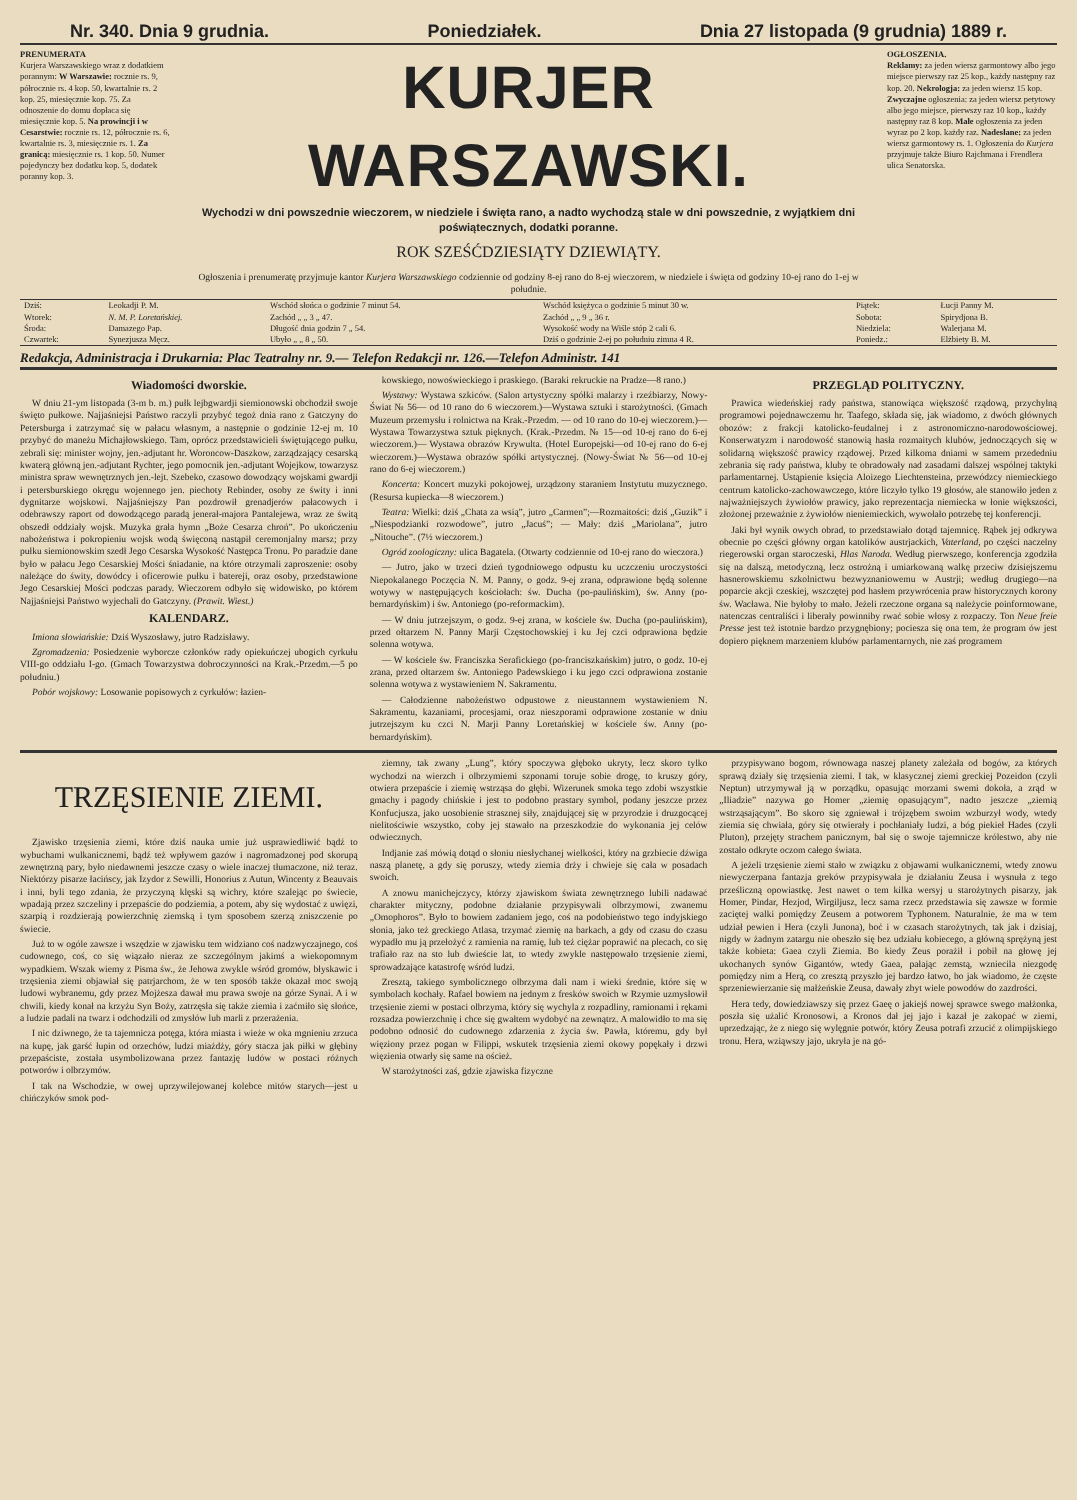Nr. 340. Dnia 9 grudnia. Poniedziałek. Dnia 27 listopada (9 grudnia) 1889 r.
PRENUMERATA
Kurjera Warszawskiego wraz z dodatkiem porannym: W Warszawie: rocznie rs. 9, półrocznie rs. 4 kop. 50, kwartalnie rs. 2 kop. 25, miesięcznie kop. 75. Za odnoszenie do domu dopłaca się miesięcznie kop. 5. Na prowincji i w Cesarstwie: rocznie rs. 12, półrocznie rs. 6, kwartalnie rs. 3, miesięcznie rs. 1. Za granicą: miesięcznie rs. 1 kop. 50. Numer pojedynczy bez dodatku kop. 5, dodatek poranny kop. 3.
KURJER WARSZAWSKI.
Wychodzi w dni powszednie wieczorem, w niedziele i święta rano, a nadto wychodzą stale w dni powszednie, z wyjątkiem dni poświątecznych, dodatki poranne.
ROK SZEŚĆDZIESIĄTY DZIEWIĄTY.
Ogłoszenia i prenumeratę przyjmuje kantor Kurjera Warszawskiego codziennie od godziny 8-ej rano do 8-ej wieczorem, w niedziele i święta od godziny 10-ej rano do 1-ej w południe.
OGŁOSZENIA.
Reklamy: za jeden wiersz garmontowy albo jego miejsce pierwszy raz 25 kop., każdy następny raz kop. 20. Nekrologja: za jeden wiersz 15 kop. Zwyczajne ogłoszenia: za jeden wiersz petytowy albo jego miejsce, pierwszy raz 10 kop., każdy następny raz 8 kop. Małe ogłoszenia za jeden wyraz po 2 kop. każdy raz. Nadesłane: za jeden wiersz garmontowy rs. 1. Ogłoszenia do Kurjera przyjmuje także Biuro Rajchmana i Frendlera ulica Senatorska.
| Dziś: | Leokadji P. M. | Wschód słońca o godzinie 7 minut 54. | Wschód księżyca o godzinie 5 minut 30 w. | Piątek: | Łucji Panny M. |
| Wtorek: | N. M. P. Loretańskiej. | Zachód „ „ 3 „ 47. | Zachód „ „ 9 „ 36 r. | Sobota: | Spirydjona B. |
| Środa: | Damazego Pap. | Długość dnia godzin 7 „ 54. | Wysokość wody na Wiśle stóp 2 cali 6. | Niedziela: | Walerjana M. |
| Czwartek: | Synezjusza Męcz. | Ubyło „ „ 8 „ 50. | Dziś o godzinie 2-ej po południu zimna 4 R. | Poniedz.: | Elżbiety B. M. |
Redakcja, Administracja i Drukarnia: Plac Teatralny nr. 9.— Telefon Redakcji nr. 126.—Telefon Administr. 141
Wiadomości dworskie.
W dniu 21-ym listopada (3-m b. m.) pułk lejbgwardji siemionowski obchodził swoje święto pułkowe. Najjaśniejsi Państwo raczyli przybyć tegoż dnia rano z Gatczyny do Petersburga i zatrzymać się w pałacu własnym, a następnie o godzinie 12-ej m. 10 przybyć do maneżu Michajłowskiego. Tam, oprócz przedstawicieli świętującego pułku, zebrali się: minister wojny, jen.-adjutant hr. Woroncow-Daszkow, zarządzający cesarską kwaterą główną jen.-adjutant Rychter, jego pomocnik jen.-adjutant Wojejkow, towarzysz ministra spraw wewnętrznych jen.-lejt. Szebeko, czasowo dowodzący wojskami gwardji i petersburskiego okręgu wojennego jen. piechoty Rebinder, osoby ze świty i inni dygnitarze wojskowi. Najjaśniejszy Pan pozdrowił grenadjerów pałacowych i odebrawszy raport od dowodzącego paradą jenerał-majora Pantalejewa, wraz ze świtą obszedł oddziały wojsk. Muzyka grała hymn „Boże Cesarza chroń”. Po ukończeniu nabożeństwa i pokropieniu wojsk wodą święconą nastąpił ceremonjalny marsz; przy pułku siemionowskim szedł Jego Cesarska Wysokość Następca Tronu. Po paradzie dane było w pałacu Jego Cesarskiej Mości śniadanie, na które otrzymali zaproszenie: osoby należące do świty, dowódcy i oficerowie pułku i batereji, oraz osoby, przedstawione Jego Cesarskiej Mości podczas parady. Wieczorem odbyło się widowisko, po którem Najjaśniejsi Państwo wyjechali do Gatczyny. (Prawit. Wiest.)
KALENDARZ.
Imiona słowiańskie: Dziś Wyszosławy, jutro Radzisławy.
Zgromadzenia: Posiedzenie wyborcze członków rady opiekuńczej ubogich cyrkułu VIII-go oddziału I-go. (Gmach Towarzystwa dobroczynności na Krak.-Przedm.—5 po południu.)
Pobór wojskowy: Losowanie popisowych z cyrkułów: łazien-
kowskiego, nowoświeckiego i praskiego. (Baraki rekruckie na Pradze—8 rano.)
Wystawy: Wystawa szkiców. (Salon artystyczny spółki malarzy i rzeźbiarzy, Nowy-Świat № 56— od 10 rano do 6 wieczorem.)—Wystawa sztuki i starożytności. (Gmach Muzeum przemysłu i rolnictwa na Krak.-Przedm. — od 10 rano do 10-ej wieczorem.)—Wystawa Towarzystwa sztuk pięknych. (Krak.-Przedm. № 15—od 10-ej rano do 6-ej wieczorem.)— Wystawa obrazów Krywulta. (Hotel Europejski—od 10-ej rano do 6-ej wieczorem.)—Wystawa obrazów spółki artystycznej. (Nowy-Świat № 56—od 10-ej rano do 6-ej wieczorem.)
Koncerta: Koncert muzyki pokojowej, urządzony staraniem Instytutu muzycznego. (Resursa kupiecka—8 wieczorem.)
Teatra: Wielki: dziś „Chata za wsią”, jutro „Carmen”;—Rozmaitości: dziś „Guzik” i „Niespodzianki rozwodowe”, jutro „Jacuś”; — Mały: dziś „Mariolana”, jutro „Nitouche”. (7½ wieczorem.)
Ogród zoologiczny: ulica Bagatela. (Otwarty codziennie od 10-ej rano do wieczora.)
— Jutro, jako w trzeci dzień tygodniowego odpustu ku uczczeniu uroczystości Niepokalanego Poczęcia N. M. Panny, o godz. 9-ej zrana, odprawione będą solenne wotywy w następujących kościołach: św. Ducha (po-paulińskim), św. Anny (po-bernardyńskim) i św. Antoniego (po-reformackim).
— W dniu jutrzejszym, o godz. 9-ej zrana, w kościele św. Ducha (po-paulińskim), przed ołtarzem N. Panny Marji Częstochowskiej i ku Jej czci odprawiona będzie solenna wotywa.
— W kościele św. Franciszka Serafickiego (po-franciszkańskim) jutro, o godz. 10-ej zrana, przed ołtarzem św. Antoniego Padewskiego i ku jego czci odprawiona zostanie solenna wotywa z wystawieniem N. Sakramentu.
— Całodzienne nabożeństwo odpustowe z nieustannem wystawieniem N. Sakramentu, kazaniami, procesjami, oraz nieszporami odprawione zostanie w dniu jutrzejszym ku czci N. Marji Panny Loretańskiej w kościele św. Anny (po-bernardyńskim).
PRZEGLĄD POLITYCZNY.
Prawica wiedeńskiej rady państwa, stanowiąca większość rządową, przychylną programowi pojednawczemu hr. Taafego, składa się, jak wiadomo, z dwóch głównych obozów: z frakcji katolicko-feudalnej i z astronomiczno-narodowościowej. Konserwatyzm i narodowość stanowią hasła rozmaitych klubów, jednoczących się w solidarną większość prawicy rządowej. Przed kilkoma dniami w samem przededniu zebrania się rady państwa, kluby te obradowały nad zasadami dalszej wspólnej taktyki parlamentarnej. Ustąpienie księcia Aloizego Liechtensteina, przewódzcy niemieckiego centrum katolicko-zachowawczego, które liczyło tylko 19 głosów, ale stanowiło jeden z najważniejszych żywiołów prawicy, jako reprezentacja niemiecka w łonie większości, złożonej przeważnie z żywiołów nieniemieckich, wywołało potrzebę tej konferencji.
Jaki był wynik owych obrad, to przedstawiało dotąd tajemnicę. Rąbek jej odkrywa obecnie po części główny organ katolików austrjackich, Vaterland, po części naczelny riegerowski organ staroczeski, Hlas Naroda. Według pierwszego, konferencja zgodziła się na dalszą, metodyczną, lecz ostrożną i umiarkowaną walkę przeciw dzisiejszemu hasnerowskiemu szkolnictwu bezwyznaniowemu w Austrji; według drugiego—na poparcie akcji czeskiej, wszczętej pod hasłem przywrócenia praw historycznych korony św. Wacława. Nie byłoby to mało. Jeżeli rzeczone organa są należycie poinformowane, natenczas centraliści i liberały powinniby rwać sobie włosy z rozpaczy. Ton Neue freie Presse jest też istotnie bardzo przygnębiony; pociesza się ona tem, że program ów jest dopiero pięknem marzeniem klubów parlamentarnych, nie zaś programem
TRZĘSIENIE ZIEMI.
Zjawisko trzęsienia ziemi, które dziś nauka umie już usprawiedliwić bądź to wybuchami wulkanicznemi, bądź też wpływem gazów i nagromadzonej pod skorupą zewnętrzną pary, było niedawnemi jeszcze czasy o wiele inaczej tłumaczone, niż teraz. Niektórzy pisarze łacińscy, jak Izydor z Sewilli, Honorius z Autun, Wincenty z Beauvais i inni, byli tego zdania, że przyczyną klęski są wichry, które szalejąc po świecie, wpadają przez szczeliny i przepaście do podziemia, a potem, aby się wydostać z uwięzi, szarpią i rozdzierają powierzchnię ziemską i tym sposobem szerzą zniszczenie po świecie.
Już to w ogóle zawsze i wszędzie w zjawisku tem widziano coś nadzwyczajnego, coś cudownego, coś, co się wiązało nieraz ze szczególnym jakimś a wiekopomnym wypadkiem. Wszak wiemy z Pisma św., że Jehowa zwykle wśród gromów, błyskawic i trzęsienia ziemi objawiał się patrjarchom, że w ten sposób także okazał moc swoją ludowi wybranemu, gdy przez Mojżesza dawał mu prawa swoje na górze Synai. A i w chwili, kiedy konał na krzyżu Syn Boży, zatrzęsła się także ziemia i zaćmiło się słońce, a ludzie padali na twarz i odchodzili od zmysłów lub marli z przerażenia.
I nic dziwnego, że ta tajemnicza potęga, która miasta i wieże w oka mgnieniu zrzuca na kupę, jak garść łupin od orzechów, ludzi miażdży, góry stacza jak piłki w głębiny przepaściste, została usymbolizowana przez fantazję ludów w postaci różnych potworów i olbrzymów.
I tak na Wschodzie, w owej uprzywilejowanej kolebce mitów starych—jest u chińczyków smok pod-
ziemny, tak zwany „Lung”, który spoczywa głęboko ukryty, lecz skoro tylko wychodzi na wierzch i olbrzymiemi szponami toruje sobie drogę, to kruszy góry, otwiera przepaście i ziemię wstrząsa do głębi. Wizerunek smoka tego zdobi wszystkie gmachy i pagody chińskie i jest to podobno prastary symbol, podany jeszcze przez Konfucjusza, jako uosobienie strasznej siły, znajdującej się w przyrodzie i druzgocącej nielitościwie wszystko, coby jej stawało na przeszkodzie do wykonania jej celów odwiecznych.
Indjanie zaś mówią dotąd o słoniu niesłychanej wielkości, który na grzbiecie dźwiga naszą planetę, a gdy się poruszy, wtedy ziemia drży i chwieje się cała w posadach swoich.
A znowu manichejczycy, którzy zjawiskom świata zewnętrznego lubili nadawać charakter mityczny, podobne działanie przypisywali olbrzymowi, zwanemu „Omophoros”. Było to bowiem zadaniem jego, coś na podobieństwo tego indyjskiego słonia, jako też greckiego Atlasa, trzymać ziemię na barkach, a gdy od czasu do czasu wypadło mu ją przełożyć z ramienia na ramię, lub też ciężar poprawić na plecach, co się trafiało raz na sto lub dwieście lat, to wtedy zwykle następowało trzęsienie ziemi, sprowadzające katastrofę wśród ludzi.
Zresztą, takiego symbolicznego olbrzyma dali nam i wieki średnie, które się w symbolach kochały. Rafael bowiem na jednym z fresków swoich w Rzymie uzmysłowił trzęsienie ziemi w postaci olbrzyma, który się wychyla z rozpadliny, ramionami i rękami rozsadza powierzchnię i chce się gwałtem wydobyć na zewnątrz. A malowidło to ma się podobno odnosić do cudownego zdarzenia z życia św. Pawła, któremu, gdy był więziony przez pogan w Filippi, wskutek trzęsienia ziemi okowy popękały i drzwi więzienia otwarły się same na oścież.
W starożytności zaś, gdzie zjawiska fizyczne
przypisywano bogom, równowaga naszej planety zależała od bogów, za których sprawą działy się trzęsienia ziemi. I tak, w klasycznej ziemi greckiej Pozeidon (czyli Neptun) utrzymywał ją w porządku, opasując morzami swemi dokoła, a zrąd w „Iliadzie” nazywa go Homer „ziemię opasującym”, nadto jeszcze „ziemią wstrząsającym”. Bo skoro się zgniewał i trójzębem swoim wzburzył wody, wtedy ziemia się chwiała, góry się otwierały i pochłaniały ludzi, a bóg piekieł Hades (czyli Pluton), przejęty strachem panicznym, bał się o swoje tajemnicze królestwo, aby nie zostało odkryte oczom całego świata.
A jeżeli trzęsienie ziemi stało w związku z objawami wulkanicznemi, wtedy znowu niewyczerpana fantazja greków przypisywała je działaniu Zeusa i wysnuła z tego prześliczną opowiastkę. Jest nawet o tem kilka wersyj u starożytnych pisarzy, jak Homer, Pindar, Hezjod, Wirgiljusz, lecz sama rzecz przedstawia się zawsze w formie zaciętej walki pomiędzy Zeusem a potworem Typhonem. Naturalnie, że ma w tem udział pewien i Hera (czyli Junona), boć i w czasach starożytnych, tak jak i dzisiaj, nigdy w żadnym zatargu nie obeszło się bez udziału kobiecego, a główną sprężyną jest także kobieta: Gaea czyli Ziemia. Bo kiedy Zeus porażił i pobił na głowę jej ukochanych synów Gigantów, wtedy Gaea, pałając zemstą, wzniecila niezgodę pomiędzy nim a Herą, co zresztą przyszło jej bardzo łatwo, bo jak wiadomo, że częste sprzeniewierzanie się małżeńskie Zeusa, dawały zbyt wiele powodów do zazdrości.
Hera tedy, dowiedziawszy się przez Gaeę o jakiejś nowej sprawce swego małżonka, poszła się użalić Kronosowi, a Kronos dał jej jajo i kazał je zakopać w ziemi, uprzedzając, że z niego się wylęgnie potwór, który Zeusa potrafi zrzucić z olimpijskiego tronu. Hera, wziąwszy jajo, ukryła je na gó-